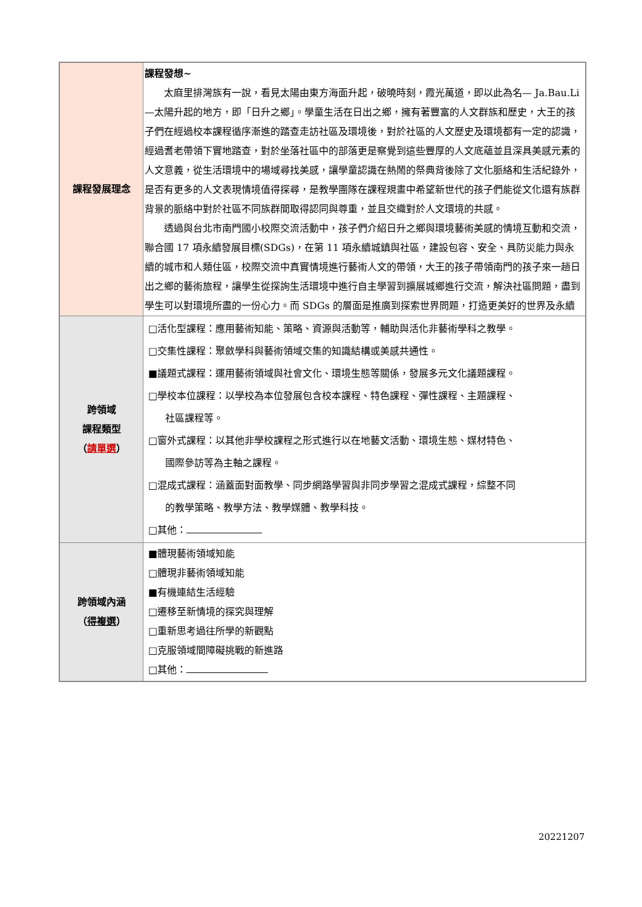| 課程發展理念 | 課程發想~ 太麻里排灣族有一說，看見太陽由東方海面升起，破曉時刻，霞光萬道，即以此為名— Ja.Bau.Li—太陽升起的地方，即「日升之鄉」。學童生活在日出之鄉，擁有著豐富的人文群族和歷史，大王的孩子們在經過校本課程循序漸進的踏查走訪社區及環境後，對於社區的人文歷史及環境都有一定的認識，經過耆老帶領下實地踏查，對於坐落社區中的部落更是察覺到這些豐厚的人文底蘊並且深具美感元素的人文意義，從生活環境中的場域尋找美感，讓學童認識在熱鬧的祭典背後除了文化脈絡和生活紀錄外，是否有更多的人文表現情境值得探尋，是教學團隊在課程規畫中希望新世代的孩子們能從文化還有族群背景的脈絡中對於社區不同族群間取得認同與尊重，並且交織對於人文環境的共感。 透過與台北市南門國小校際交流活動中，孩子們介紹日升之鄉與環境藝術美感的情境互動和交流，聯合國 17 項永續發展目標(SDGs)，在第 11 項永續城鎮與社區，建設包容、安全、具防災能力與永續的城市和人類住區，校際交流中真實情境進行藝術人文的帶領，大王的孩子帶領南門的孩子來一趟日出之鄉的藝術旅程，讓學生從探詢生活環境中進行自主學習到擴展城鄉進行交流，解決社區問題，盡到學生可以對環境所盡的一份心力。而 SDGs 的層面是推廣到探索世界問題，打造更美好的世界及永續 |
| 跨領域 課程類型 （ 請單選 ） | □活化型課程：應用藝術知能、策略、資源與活動等，輔助與活化非藝術學科之教學。 □交集性課程：聚斂學科與藝術領域交集的知識結構或美感共通性。 ■議題式課程：運用藝術領域與社會文化、環境生態等關係，發展多元文化議題課程。 □學校本位課程：以學校為本位發展包含校本課程、特色課程、彈性課程、主題課程、 社區課程等。 □窗外式課程：以其他非學校課程之形式進行以在地藝文活動、環境生態、媒材特色、 國際參訪等為主軸之課程。 □混成式課程：涵蓋面對面教學、同步網路學習與非同步學習之混成式課程，綜整不同 的教學策略、教學方法、教學媒體、教學科技。 □其他： |
| 跨領域內涵 （ 得複選 ） | ■體現藝術領域知能 □體現非藝術領域知能 ■有機連結生活經驗 □遷移至新情境的探究與理解 □重新思考過往所學的新觀點 □克服領域間障礙挑戰的新進路 □其他： |
20221207